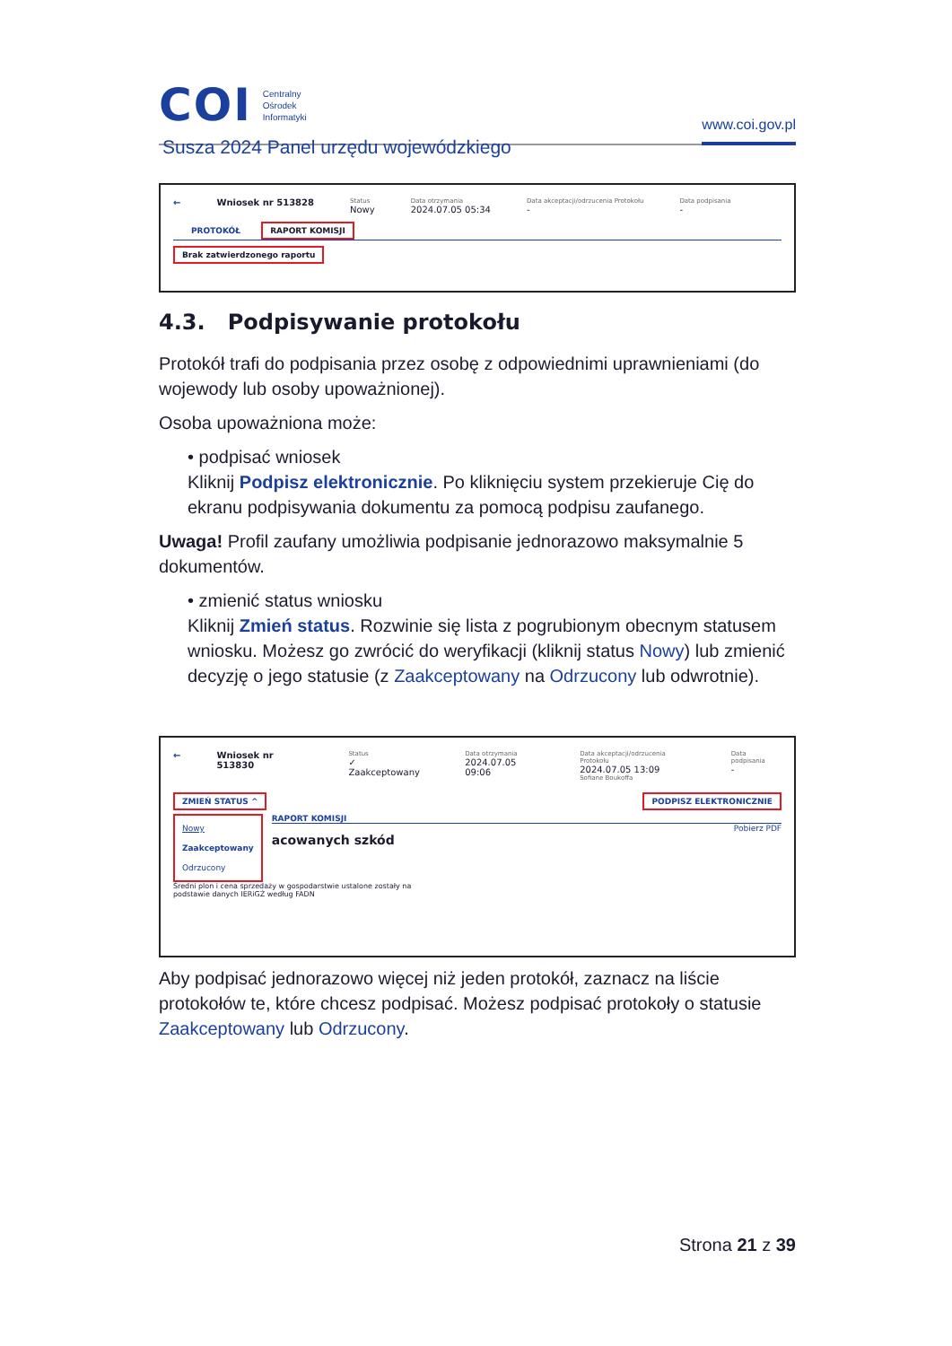COI Centralny
Ośrodek
Informatyki
www.coi.gov.pl
Susza 2024 Panel urzędu wojewódzkiego
← Wniosek nr 513828
Status
Nowy
Data otrzymania
2024.07.05 05:34
Data akceptacji/odrzucenia Protokołu
-
Data podpisania
-
PROTOKÓŁ RAPORT KOMISJI
Brak zatwierdzonego raportu
4.3. Podpisywanie protokołu
Protokół trafi do podpisania przez osobę z odpowiednimi uprawnieniami (do wojewody lub osoby upoważnionej).
Osoba upoważniona może:
• podpisać wniosek
Kliknij Podpisz elektronicznie. Po kliknięciu system przekieruje Cię do ekranu podpisywania dokumentu za pomocą podpisu zaufanego.
Uwaga! Profil zaufany umożliwia podpisanie jednorazowo maksymalnie 5 dokumentów.
• zmienić status wniosku
Kliknij Zmień status. Rozwinie się lista z pogrubionym obecnym statusem wniosku. Możesz go zwrócić do weryfikacji (kliknij status Nowy) lub zmienić decyzję o jego statusie (z Zaakceptowany na Odrzucony lub odwrotnie).
← Wniosek nr 513830
Status
✓ Zaakceptowany
Data otrzymania
2024.07.05 09:06
Data akceptacji/odrzucenia Protokołu
2024.07.05 13:09
Sofiane Boukoffa
Data podpisania
-
ZMIEŃ STATUS ^ PODPISZ ELEKTRONICZNIE
Nowy
Zaakceptowany
Odrzucony
RAPORT KOMISJI
Pobierz PDF
acowanych szkód
Średni plon i cena sprzedaży w gospodarstwie ustalone zostały na
podstawie danych IERiGŻ według FADN
Aby podpisać jednorazowo więcej niż jeden protokół, zaznacz na liście protokołów te, które chcesz podpisać. Możesz podpisać protokoły o statusie Zaakceptowany lub Odrzucony.
Strona 21 z 39